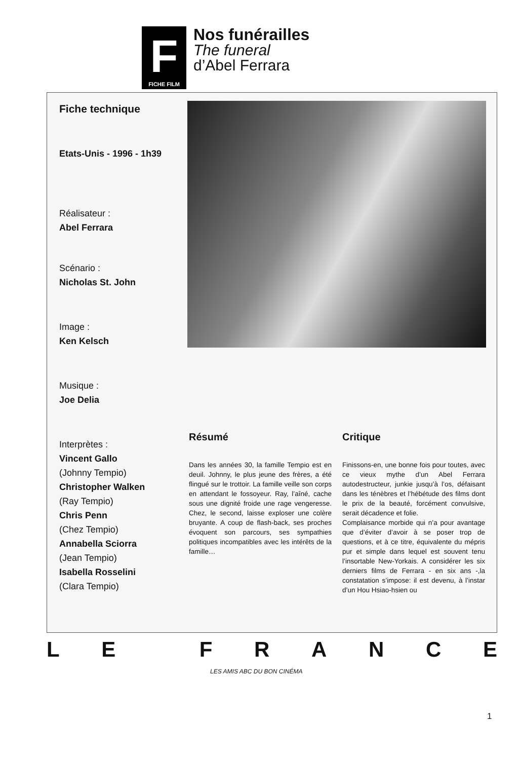F
FICHE FILM
Nos funérailles
The funeral
d’Abel Ferrara
Fiche technique
Etats-Unis - 1996 - 1h39
Réalisateur :
Abel Ferrara
Scénario :
Nicholas St. John
Image :
Ken Kelsch
Musique :
Joe Delia
Interprètes :
Vincent Gallo
(Johnny Tempio)
Christopher Walken
(Ray Tempio)
Chris Penn
(Chez Tempio)
Annabella Sciorra
(Jean Tempio)
Isabella Rosselini
(Clara Tempio)
Résumé
Dans les années 30, la famille Tempio est en deuil. Johnny, le plus jeune des frères, a été flingué sur le trottoir. La famille veille son corps en attendant le fossoyeur. Ray, l’aîné, cache sous une dignité froide une rage vengeresse. Chez, le second, laisse exploser une colère bruyante. A coup de flash-back, ses proches évoquent son parcours, ses sympathies politiques incompatibles avec les intérêts de la famille…
Critique
Finissons-en, une bonne fois pour toutes, avec ce vieux mythe d’un Abel Ferrara autodestructeur, junkie jusqu’à l’os, défaisant dans les ténèbres et l’hébétude des films dont le prix de la beauté, forcément convulsive, serait décadence et folie.
Complaisance morbide qui n’a pour avantage que d’éviter d’avoir à se poser trop de questions, et à ce titre, équivalente du mépris pur et simple dans lequel est souvent tenu l’insortable New-Yorkais. A considérer les six derniers films de Ferrara - en six ans -,la constatation s’impose: il est devenu, à l’instar d’un Hou Hsiao-hsien ou
LE FRANCE
LES AMIS ABC DU BON CINÉMA
1